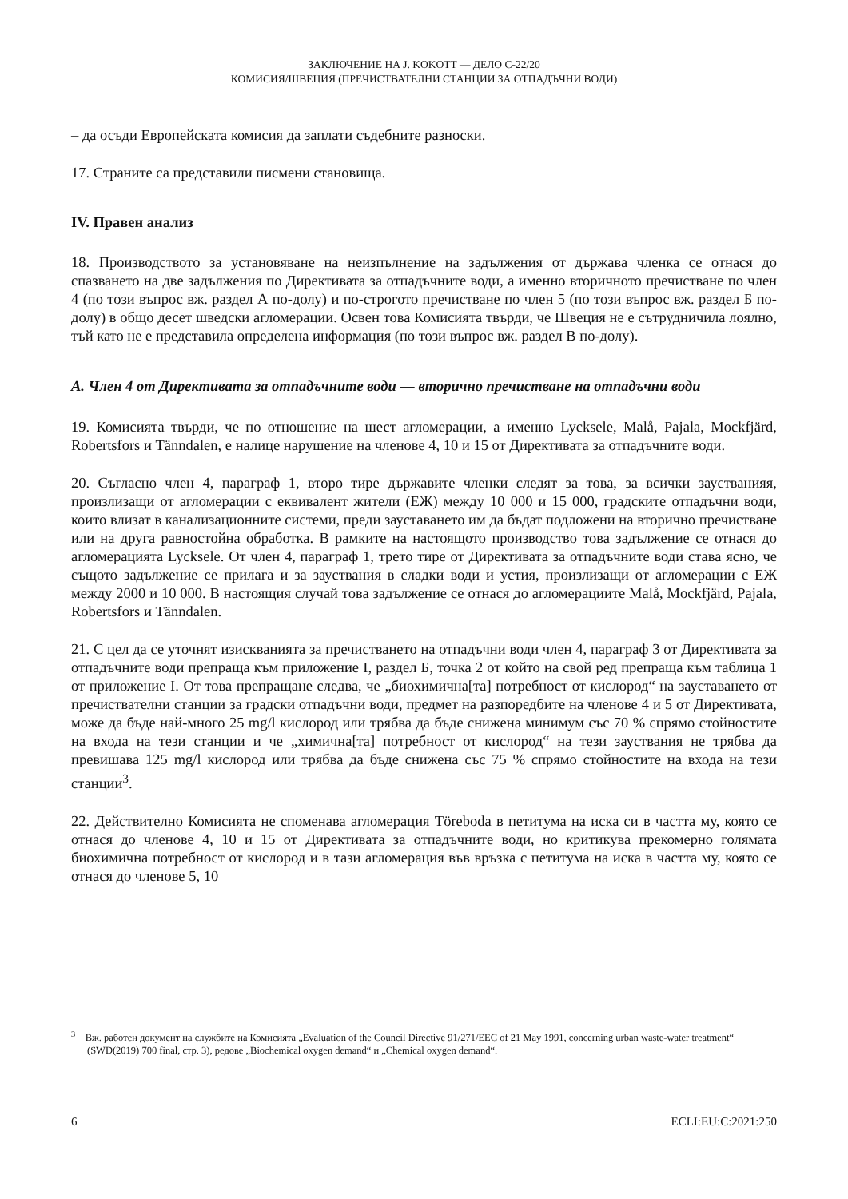ЗАКЛЮЧЕНИЕ НА J. KOKOTT — ДЕЛО C-22/20
КОМИСИЯ/ШВЕЦИЯ (ПРЕЧИСТВАТЕЛНИ СТАНЦИИ ЗА ОТПАДЪЧНИ ВОДИ)
– да осъди Европейската комисия да заплати съдебните разноски.
17. Страните са представили писмени становища.
IV. Правен анализ
18. Производството за установяване на неизпълнение на задължения от държава членка се отнася до спазването на две задължения по Директивата за отпадъчните води, а именно вторичното пречистване по член 4 (по този въпрос вж. раздел А по-долу) и по-строгото пречистване по член 5 (по този въпрос вж. раздел Б по-долу) в общо десет шведски агломерации. Освен това Комисията твърди, че Швеция не е сътрудничила лоялно, тъй като не е представила определена информация (по този въпрос вж. раздел В по-долу).
А. Член 4 от Директивата за отпадъчните води — вторично пречистване на отпадъчни води
19. Комисията твърди, че по отношение на шест агломерации, а именно Lycksele, Malå, Pajala, Mockfjärd, Robertsfors и Tänndalen, е налице нарушение на членове 4, 10 и 15 от Директивата за отпадъчните води.
20. Съгласно член 4, параграф 1, второ тире държавите членки следят за това, за всички заустванияя, произлизащи от агломерации с еквивалент жители (ЕЖ) между 10 000 и 15 000, градските отпадъчни води, които влизат в канализационните системи, преди зауставането им да бъдат подложени на вторично пречистване или на друга равностойна обработка. В рамките на настоящото производство това задължение се отнася до агломерацията Lycksele. От член 4, параграф 1, трето тире от Директивата за отпадъчните води става ясно, че същото задължение се прилага и за зауствания в сладки води и устия, произлизащи от агломерации с ЕЖ между 2000 и 10 000. В настоящия случай това задължение се отнася до агломерациите Malå, Mockfjärd, Pajala, Robertsfors и Tänndalen.
21. С цел да се уточнят изискванията за пречистването на отпадъчни води член 4, параграф 3 от Директивата за отпадъчните води препраща към приложение I, раздел Б, точка 2 от който на свой ред препраща към таблица 1 от приложение I. От това препращане следва, че „биохимична[та] потребност от кислород“ на зауставането от пречиствателни станции за градски отпадъчни води, предмет на разпоредбите на членове 4 и 5 от Директивата, може да бъде най-много 25 mg/l кислород или трябва да бъде снижена минимум със 70 % спрямо стойностите на входа на тези станции и че „химична[та] потребност от кислород“ на тези зауствания не трябва да превишава 125 mg/l кислород или трябва да бъде снижена със 75 % спрямо стойностите на входа на тези станции<sup>3</sup>.
22. Действително Комисията не споменава агломерация Töreboda в петитума на иска си в частта му, която се отнася до членове 4, 10 и 15 от Директивата за отпадъчните води, но критикува прекомерно голямата биохимична потребност от кислород и в тази агломерация във връзка с петитума на иска в частта му, която се отнася до членове 5, 10
<sup>3</sup> Вж. работен документ на службите на Комисията „Evaluation of the Council Directive 91/271/EEC of 21 May 1991, concerning urban waste-water treatment“ (SWD(2019) 700 final, стр. 3), редове „Biochemical oxygen demand“ и „Chemical oxygen demand“.
6 ECLI:EU:C:2021:250